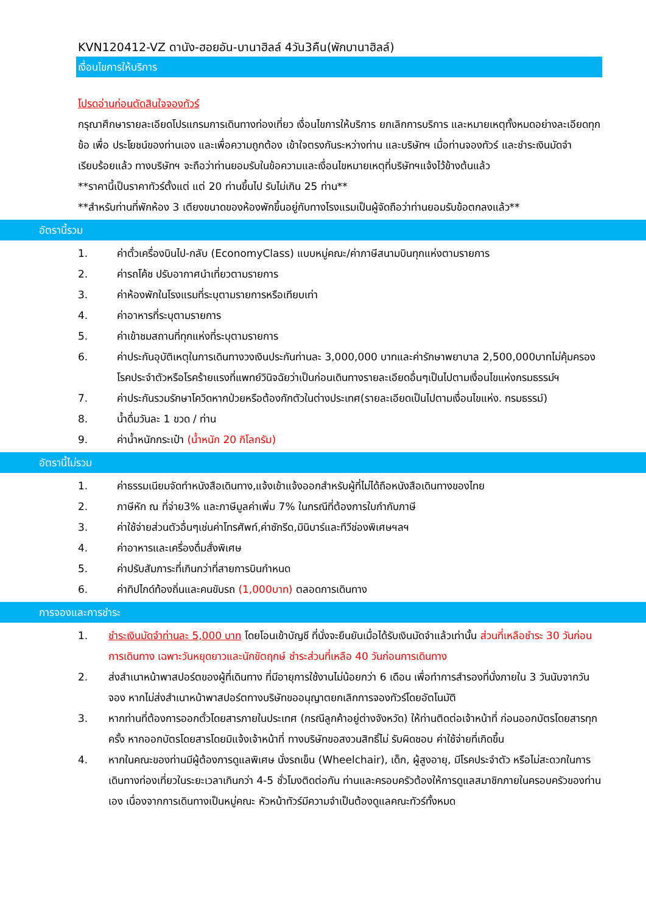KVN120412-VZ ดานัง-ฮอยอัน-บานาฮิลล์ 4วัน3คืน(พักบานาฮิลล์)
เงื่อนไขการให้บริการ
โปรดอ่านก่อนตัดสินใจจองทัวร์
กรุณาศึกษารายละเอียดโปรแกรมการเดินทางท่องเที่ยว เงื่อนไขการให้บริการ ยกเลิกการบริการ และหมายเหตุทั้งหมดอย่างละเอียดทุกข้อ เพื่อ ประโยชน์ของท่านเอง และเพื่อความถูกต้อง เข้าใจตรงกันระหว่างท่าน และบริษัทฯ เมื่อท่านจองทัวร์ และชำระเงินมัดจำเรียบร้อยแล้ว ทางบริษัทฯ จะถือว่าท่านยอมรับในข้อความและเงื่อนไขหมายเหตุที่บริษัทฯแจ้งไว้ข้างต้นแล้ว
**ราคานี้เป็นราคาทัวร์ตั้งแต่ แต่ 20 ท่านขึ้นไป รับไม่เกิน 25 ท่าน**
**สำหรับท่านที่พักห้อง 3 เตียงขนาดของห้องพักขึ้นอยู่กับทางโรงแรมเป็นผู้จัดถือว่าท่านยอมรับข้อตกลงแล้ว**
อัตรานี้รวม
1. ค่าตั๋วเครื่องบินไป-กลับ (EconomyClass) แบบหมู่คณะ/ค่าภาษีสนามบินทุกแห่งตามรายการ
2. ค่ารถโค้ช ปรับอากาศนำเที่ยวตามรายการ
3. ค่าห้องพักในโรงแรมที่ระบุตามรายการหรือเทียบเท่า
4. ค่าอาหารที่ระบุตามรายการ
5. ค่าเข้าชมสถานที่ทุกแห่งที่ระบุตามรายการ
6. ค่าประกันอุบัติเหตุในการเดินทางวงเงินประกันท่านละ 3,000,000 บาทและค่ารักษาพยาบาล 2,500,000บาทไม่คุ้มครอง โรคประจำตัวหรือโรคร้ายแรงที่แพทย์วินิจฉัยว่าเป็นก่อนเดินทางรายละเอียดอื่นๆเป็นไปตามเงื่อนไขแห่งกรมธรรม์ฯ
7. ค่าประกันรวมรักษาโควิดหากป่วยหรือต้องกักตัวในต่างประเทศ(รายละเอียดเป็นไปตามเงื่อนไขแห่ง. กรมธรรม์)
8. น้ำดื่มวันละ 1 ขวด / ท่าน
9. ค่าน้ำหนักกระเป๋า (น้ำหนัก 20 กิโลกรัม)
อัตรานี้ไม่รวม
1. ค่าธรรมเนียมจัดทำหนังสือเดินทาง,แจ้งเข้าแจ้งออกสำหรับผู้ที่ไม่ได้ถือหนังสือเดินทางของไทย
2. ภาษีหัก ณ ที่จ่าย3% และภาษีมูลค่าเพิ่ม 7% ในกรณีที่ต้องการใบกำกับภาษี
3. ค่าใช้จ่ายส่วนตัวอื่นๆเช่นค่าโทรศัพท์,ค่าซักรีด,มินิบาร์และทีวีช่องพิเศษฯลฯ
4. ค่าอาหารและเครื่องดื่มสั่งพิเศษ
5. ค่าปรับสัมภาระที่เกินกว่าที่สายการบินกำหนด
6. ค่าทิปไกด์ท้องถิ่นและคนขับรถ (1,000บาท) ตลอดการเดินทาง
การจองและการชำระ
1. ชำระเงินมัดจำท่านละ 5,000 บาท โดยโอนเข้าบัญชี ที่นั่งจะยืนยันเมื่อได้รับเงินมัดจำแล้วเท่านั้น ส่วนที่เหลือชำระ 30 วันก่อนการเดินทาง เฉพาะวันหยุดยาวและนักขัตฤกษ์ ชำระส่วนที่เหลือ 40 วันก่อนการเดินทาง
2. ส่งสำเนาหน้าพาสปอร์ตของผู้ที่เดินทาง ที่มีอายุการใช้งานไม่น้อยกว่า 6 เดือน เพื่อทำการสำรองที่นั่งภายใน 3 วันนับจากวันจอง หากไม่ส่งสำเนาหน้าพาสปอร์ตทางบริษัทขออนุญาตยกเลิกการจองทัวร์โดยอัตโนมัติ
3. หากท่านที่ต้องการออกตั๋วโดยสารภายในประเทศ (กรณีลูกค้าอยู่ต่างจังหวัด) ให้ท่านติดต่อเจ้าหน้าที่ ก่อนออกบัตรโดยสารทุกครั้ง หากออกบัตรโดยสารโดยมิแจ้งเจ้าหน้าที่ ทางบริษัทขอสงวนสิทธิ์ไม่ รับผิดชอบ ค่าใช้จ่ายที่เกิดขึ้น
4. หากในคณะของท่านมีผู้ต้องการดูแลพิเศษ นั่งรถเข็น (Wheelchair), เด็ก, ผู้สูงอายุ, มีโรคประจำตัว หรือไม่สะดวกในการเดินทางท่องเที่ยวในระยะเวลาเกินกว่า 4-5 ชั่วโมงติดต่อกัน ท่านและครอบครัวต้องให้การดูแลสมาชิกภายในครอบครัวของท่านเอง เนื่องจากการเดินทางเป็นหมู่คณะ หัวหน้าทัวร์มีความจำเป็นต้องดูแลคณะทัวร์ทั้งหมด